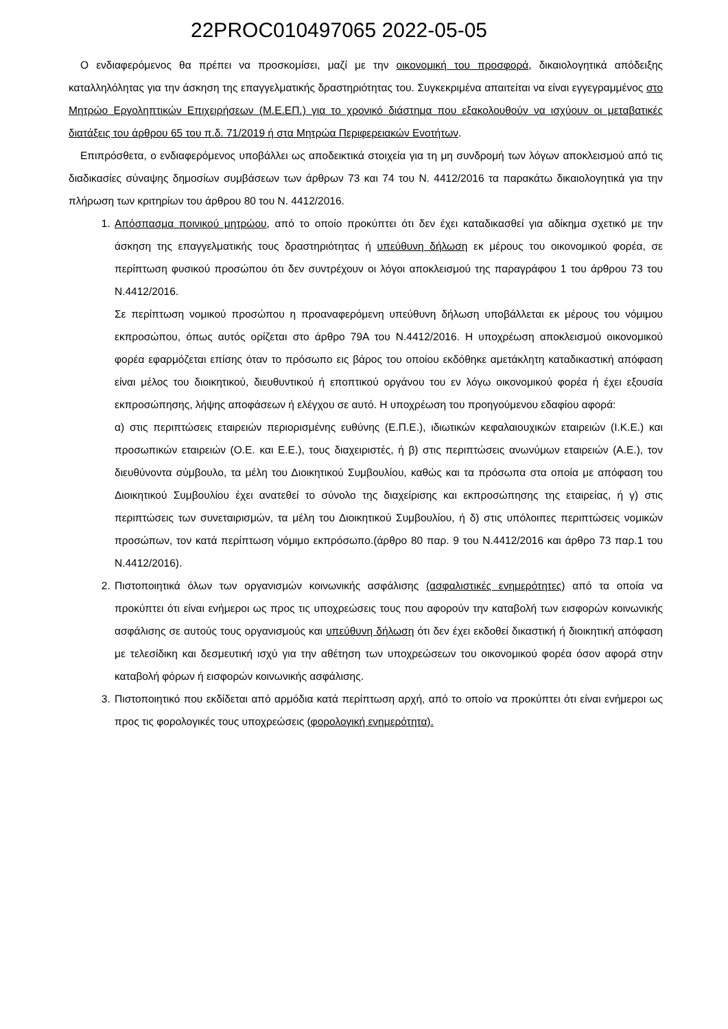22PROC010497065 2022-05-05
Ο ενδιαφερόμενος θα πρέπει να προσκομίσει, μαζί με την οικονομική του προσφορά, δικαιολογητικά απόδειξης καταλληλόλητας για την άσκηση της επαγγελματικής δραστηριότητας του. Συγκεκριμένα απαιτείται να είναι εγγεγραμμένος στο Μητρώο Εργοληπτικών Επιχειρήσεων (Μ.Ε.ΕΠ.) για το χρονικό διάστημα που εξακολουθούν να ισχύουν οι μεταβατικές διατάξεις του άρθρου 65 του π.δ. 71/2019 ή στα Μητρώα Περιφερειακών Ενοτήτων.
Επιπρόσθετα, ο ενδιαφερόμενος υποβάλλει ως αποδεικτικά στοιχεία για τη μη συνδρομή των λόγων αποκλεισμού από τις διαδικασίες σύναψης δημοσίων συμβάσεων των άρθρων 73 και 74 του Ν. 4412/2016 τα παρακάτω δικαιολογητικά για την πλήρωση των κριτηρίων του άρθρου 80 του Ν. 4412/2016.
1. Απόσπασμα ποινικού μητρώου, από το οποίο προκύπτει ότι δεν έχει καταδικασθεί για αδίκημα σχετικό με την άσκηση της επαγγελματικής τους δραστηριότητας ή υπεύθυνη δήλωση εκ μέρους του οικονομικού φορέα, σε περίπτωση φυσικού προσώπου ότι δεν συντρέχουν οι λόγοι αποκλεισμού της παραγράφου 1 του άρθρου 73 του Ν.4412/2016.
Σε περίπτωση νομικού προσώπου η προαναφερόμενη υπεύθυνη δήλωση υποβάλλεται εκ μέρους του νόμιμου εκπροσώπου, όπως αυτός ορίζεται στο άρθρο 79Α του Ν.4412/2016. Η υποχρέωση αποκλεισμού οικονομικού φορέα εφαρμόζεται επίσης όταν το πρόσωπο εις βάρος του οποίου εκδόθηκε αμετάκλητη καταδικαστική απόφαση είναι μέλος του διοικητικού, διευθυντικού ή εποπτικού οργάνου του εν λόγω οικονομικού φορέα ή έχει εξουσία εκπροσώπησης, λήψης αποφάσεων ή ελέγχου σε αυτό. Η υποχρέωση του προηγούμενου εδαφίου αφορά:
α) στις περιπτώσεις εταιρειών περιορισμένης ευθύνης (Ε.Π.Ε.), ιδιωτικών κεφαλαιουχικών εταιρειών (Ι.Κ.Ε.) και προσωπικών εταιρειών (Ο.Ε. και Ε.Ε.), τους διαχειριστές, ή β) στις περιπτώσεις ανωνύμων εταιρειών (Α.Ε.), τον διευθύνοντα σύμβουλο, τα μέλη του Διοικητικού Συμβουλίου, καθώς και τα πρόσωπα στα οποία με απόφαση του Διοικητικού Συμβουλίου έχει ανατεθεί το σύνολο της διαχείρισης και εκπροσώπησης της εταιρείας, ή γ) στις περιπτώσεις των συνεταιρισμών, τα μέλη του Διοικητικού Συμβουλίου, ή δ) στις υπόλοιπες περιπτώσεις νομικών προσώπων, τον κατά περίπτωση νόμιμο εκπρόσωπο.(άρθρο 80 παρ. 9 του Ν.4412/2016 και άρθρο 73 παρ.1 του Ν.4412/2016).
2. Πιστοποιητικά όλων των οργανισμών κοινωνικής ασφάλισης (ασφαλιστικές ενημερότητες) από τα οποία να προκύπτει ότι είναι ενήμεροι ως προς τις υποχρεώσεις τους που αφορούν την καταβολή των εισφορών κοινωνικής ασφάλισης σε αυτούς τους οργανισμούς και υπεύθυνη δήλωση ότι δεν έχει εκδοθεί δικαστική ή διοικητική απόφαση με τελεσίδικη και δεσμευτική ισχύ για την αθέτηση των υποχρεώσεων του οικονομικού φορέα όσον αφορά στην καταβολή φόρων ή εισφορών κοινωνικής ασφάλισης.
3. Πιστοποιητικό που εκδίδεται από αρμόδια κατά περίπτωση αρχή, από το οποίο να προκύπτει ότι είναι ενήμεροι ως προς τις φορολογικές τους υποχρεώσεις (φορολογική ενημερότητα).